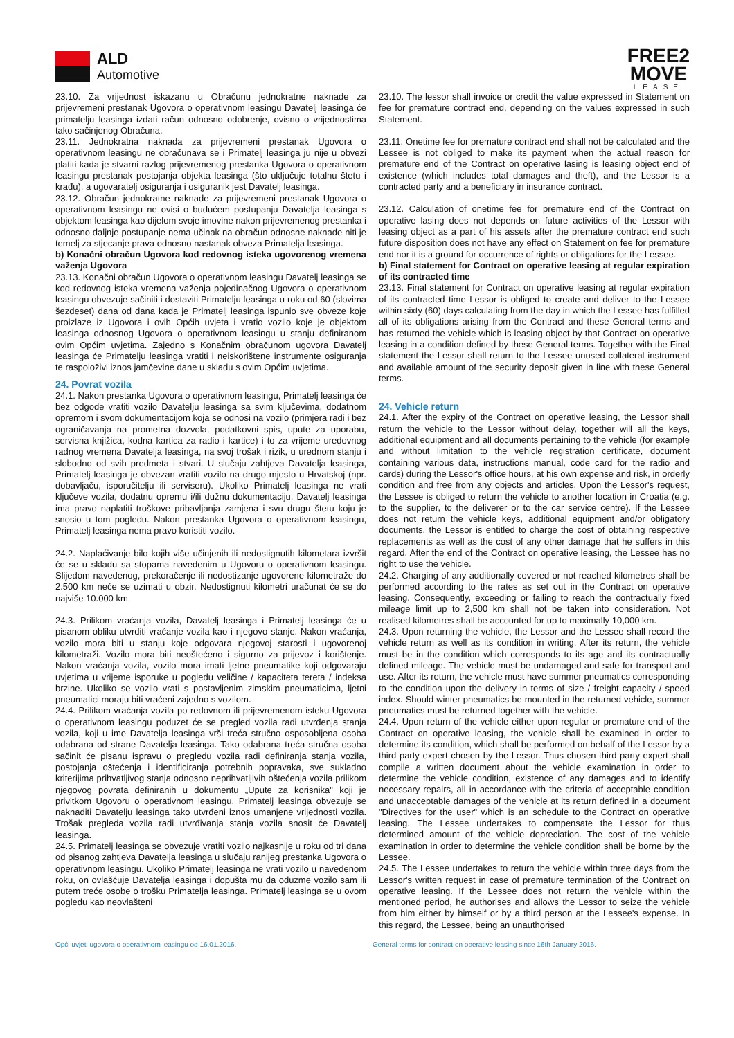ALD
Automotive
FREE2
MOVE
LEASE
23.10. Za vrijednost iskazanu u Obračunu jednokratne naknade za prijevremeni prestanak Ugovora o operativnom leasingu Davatelj leasinga će primatelju leasinga izdati račun odnosno odobrenje, ovisno o vrijednostima tako sačinjenog Obračuna.
23.11. Jednokratna naknada za prijevremeni prestanak Ugovora o operativnom leasingu ne obračunava se i Primatelj leasinga ju nije u obvezi platiti kada je stvarni razlog prijevremenog prestanka Ugovora o operativnom leasingu prestanak postojanja objekta leasinga (što uključuje totalnu štetu i krađu), a ugovaratelj osiguranja i osiguranik jest Davatelj leasinga.
23.12. Obračun jednokratne naknade za prijevremeni prestanak Ugovora o operativnom leasingu ne ovisi o budućem postupanju Davatelja leasinga s objektom leasinga kao dijelom svoje imovine nakon prijevremenog prestanka i odnosno daljnje postupanje nema učinak na obračun odnosne naknade niti je temelj za stjecanje prava odnosno nastanak obveza Primatelja leasinga.
b) Konačni obračun Ugovora kod redovnog isteka ugovorenog vremena važenja Ugovora
23.13. Konačni obračun Ugovora o operativnom leasingu Davatelj leasinga se kod redovnog isteka vremena važenja pojedinačnog Ugovora o operativnom leasingu obvezuje sačiniti i dostaviti Primatelju leasinga u roku od 60 (slovima šezdeset) dana od dana kada je Primatelj leasinga ispunio sve obveze koje proizlaze iz Ugovora i ovih Općih uvjeta i vratio vozilo koje je objektom leasinga odnosnog Ugovora o operativnom leasingu u stanju definiranom ovim Općim uvjetima. Zajedno s Konačnim obračunom ugovora Davatelj leasinga će Primatelju leasinga vratiti i neiskorištene instrumente osiguranja te raspoloživi iznos jamčevine dane u skladu s ovim Općim uvjetima.
24. Povrat vozila
24.1. Nakon prestanka Ugovora o operativnom leasingu, Primatelj leasinga će bez odgode vratiti vozilo Davatelju leasinga sa svim ključevima, dodatnom opremom i svom dokumentacijom koja se odnosi na vozilo (primjera radi i bez ograničavanja na prometna dozvola, podatkovni spis, upute za uporabu, servisna knjižica, kodna kartica za radio i kartice) i to za vrijeme uredovnog radnog vremena Davatelja leasinga, na svoj trošak i rizik, u urednom stanju i slobodno od svih predmeta i stvari. U slučaju zahtjeva Davatelja leasinga, Primatelj leasinga je obvezan vratiti vozilo na drugo mjesto u Hrvatskoj (npr. dobavljaču, isporučitelju ili serviseru). Ukoliko Primatelj leasinga ne vrati ključeve vozila, dodatnu opremu i/ili dužnu dokumentaciju, Davatelj leasinga ima pravo naplatiti troškove pribavljanja zamjena i svu drugu štetu koju je snosio u tom pogledu. Nakon prestanka Ugovora o operativnom leasingu, Primatelj leasinga nema pravo koristiti vozilo.
24.2. Naplaćivanje bilo kojih više učinjenih ili nedostignutih kilometara izvršit će se u skladu sa stopama navedenim u Ugovoru o operativnom leasingu. Slijedom navedenog, prekoračenje ili nedostizanje ugovorene kilometraže do 2.500 km neće se uzimati u obzir. Nedostignuti kilometri uračunat će se do najviše 10.000 km.
24.3. Prilikom vraćanja vozila, Davatelj leasinga i Primatelj leasinga će u pisanom obliku utvrditi vraćanje vozila kao i njegovo stanje. Nakon vraćanja, vozilo mora biti u stanju koje odgovara njegovoj starosti i ugovorenoj kilometraži. Vozilo mora biti neoštećeno i sigurno za prijevoz i korištenje. Nakon vraćanja vozila, vozilo mora imati ljetne pneumatike koji odgovaraju uvjetima u vrijeme isporuke u pogledu veličine / kapaciteta tereta / indeksa brzine. Ukoliko se vozilo vrati s postavljenim zimskim pneumaticima, ljetni pneumatici moraju biti vraćeni zajedno s vozilom.
24.4. Prilikom vraćanja vozila po redovnom ili prijevremenom isteku Ugovora o operativnom leasingu poduzet će se pregled vozila radi utvrđenja stanja vozila, koji u ime Davatelja leasinga vrši treća stručno osposobljena osoba odabrana od strane Davatelja leasinga. Tako odabrana treća stručna osoba sačinit će pisanu ispravu o pregledu vozila radi definiranja stanja vozila, postojanja oštećenja i identificiranja potrebnih popravaka, sve sukladno kriterijima prihvatljivog stanja odnosno neprihvatljivih oštećenja vozila prilikom njegovog povrata definiranih u dokumentu „Upute za korisnika" koji je privitkom Ugovoru o operativnom leasingu. Primatelj leasinga obvezuje se naknaditi Davatelju leasinga tako utvrđeni iznos umanjene vrijednosti vozila. Trošak pregleda vozila radi utvrđivanja stanja vozila snosit će Davatelj leasinga.
24.5. Primatelj leasinga se obvezuje vratiti vozilo najkasnije u roku od tri dana od pisanog zahtjeva Davatelja leasinga u slučaju ranijeg prestanka Ugovora o operativnom leasingu. Ukoliko Primatelj leasinga ne vrati vozilo u navedenom roku, on ovlašćuje Davatelja leasinga i dopušta mu da oduzme vozilo sam ili putem treće osobe o trošku Primatelja leasinga. Primatelj leasinga se u ovom pogledu kao neovlašteni
23.10. The lessor shall invoice or credit the value expressed in Statement on fee for premature contract end, depending on the values expressed in such Statement.
23.11. Onetime fee for premature contract end shall not be calculated and the Lessee is not obliged to make its payment when the actual reason for premature end of the Contract on operative lasing is leasing object end of existence (which includes total damages and theft), and the Lessor is a contracted party and a beneficiary in insurance contract.
23.12. Calculation of onetime fee for premature end of the Contract on operative lasing does not depends on future activities of the Lessor with leasing object as a part of his assets after the premature contract end such future disposition does not have any effect on Statement on fee for premature end nor it is a ground for occurrence of rights or obligations for the Lessee.
b) Final statement for Contract on operative leasing at regular expiration of its contracted time
23.13. Final statement for Contract on operative leasing at regular expiration of its contracted time Lessor is obliged to create and deliver to the Lessee within sixty (60) days calculating from the day in which the Lessee has fulfilled all of its obligations arising from the Contract and these General terms and has returned the vehicle which is leasing object by that Contract on operative leasing in a condition defined by these General terms. Together with the Final statement the Lessor shall return to the Lessee unused collateral instrument and available amount of the security deposit given in line with these General terms.
24. Vehicle return
24.1. After the expiry of the Contract on operative leasing, the Lessor shall return the vehicle to the Lessor without delay, together will all the keys, additional equipment and all documents pertaining to the vehicle (for example and without limitation to the vehicle registration certificate, document containing various data, instructions manual, code card for the radio and cards) during the Lessor's office hours, at his own expense and risk, in orderly condition and free from any objects and articles. Upon the Lessor's request, the Lessee is obliged to return the vehicle to another location in Croatia (e.g. to the supplier, to the deliverer or to the car service centre). If the Lessee does not return the vehicle keys, additional equipment and/or obligatory documents, the Lessor is entitled to charge the cost of obtaining respective replacements as well as the cost of any other damage that he suffers in this regard. After the end of the Contract on operative leasing, the Lessee has no right to use the vehicle.
24.2. Charging of any additionally covered or not reached kilometres shall be performed according to the rates as set out in the Contract on operative leasing. Consequently, exceeding or failing to reach the contractually fixed mileage limit up to 2,500 km shall not be taken into consideration. Not realised kilometres shall be accounted for up to maximally 10,000 km.
24.3. Upon returning the vehicle, the Lessor and the Lessee shall record the vehicle return as well as its condition in writing. After its return, the vehicle must be in the condition which corresponds to its age and its contractually defined mileage. The vehicle must be undamaged and safe for transport and use. After its return, the vehicle must have summer pneumatics corresponding to the condition upon the delivery in terms of size / freight capacity / speed index. Should winter pneumatics be mounted in the returned vehicle, summer pneumatics must be returned together with the vehicle.
24.4. Upon return of the vehicle either upon regular or premature end of the Contract on operative leasing, the vehicle shall be examined in order to determine its condition, which shall be performed on behalf of the Lessor by a third party expert chosen by the Lessor. Thus chosen third party expert shall compile a written document about the vehicle examination in order to determine the vehicle condition, existence of any damages and to identify necessary repairs, all in accordance with the criteria of acceptable condition and unacceptable damages of the vehicle at its return defined in a document "Directives for the user" which is an schedule to the Contract on operative leasing. The Lessee undertakes to compensate the Lessor for thus determined amount of the vehicle depreciation. The cost of the vehicle examination in order to determine the vehicle condition shall be borne by the Lessee.
24.5. The Lessee undertakes to return the vehicle within three days from the Lessor's written request in case of premature termination of the Contract on operative leasing. If the Lessee does not return the vehicle within the mentioned period, he authorises and allows the Lessor to seize the vehicle from him either by himself or by a third person at the Lessee's expense. In this regard, the Lessee, being an unauthorised
Opći uvjeti ugovora o operativnom leasingu od 16.01.2016. General terms for contract on operative leasing since 16th January 2016.